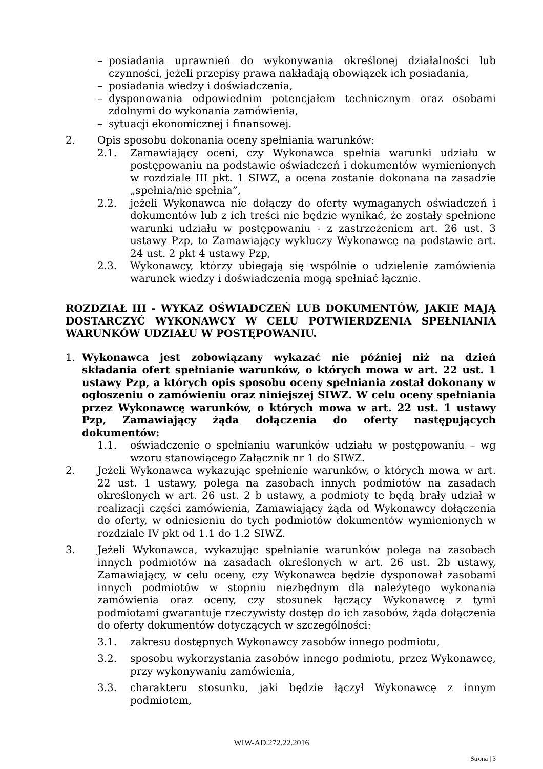– posiadania uprawnień do wykonywania określonej działalności lub czynności, jeżeli przepisy prawa nakładają obowiązek ich posiadania,
– posiadania wiedzy i doświadczenia,
– dysponowania odpowiednim potencjałem technicznym oraz osobami zdolnymi do wykonania zamówienia,
– sytuacji ekonomicznej i finansowej.
2. Opis sposobu dokonania oceny spełniania warunków:
2.1. Zamawiający oceni, czy Wykonawca spełnia warunki udziału w postępowaniu na podstawie oświadczeń i dokumentów wymienionych w rozdziale III pkt. 1 SIWZ, a ocena zostanie dokonana na zasadzie „spełnia/nie spełnia”,
2.2. jeżeli Wykonawca nie dołączy do oferty wymaganych oświadczeń i dokumentów lub z ich treści nie będzie wynikać, że zostały spełnione warunki udziału w postępowaniu - z zastrzeżeniem art. 26 ust. 3 ustawy Pzp, to Zamawiający wykluczy Wykonawcę na podstawie art. 24 ust. 2 pkt 4 ustawy Pzp,
2.3. Wykonawcy, którzy ubiegają się wspólnie o udzielenie zamówienia warunek wiedzy i doświadczenia mogą spełniać łącznie.
ROZDZIAŁ III - WYKAZ OŚWIADCZEŃ LUB DOKUMENTÓW, JAKIE MAJĄ DOSTARCZYĆ WYKONAWCY W CELU POTWIERDZENIA SPEŁNIANIA WARUNKÓW UDZIAŁU W POSTĘPOWANIU.
1. Wykonawca jest zobowiązany wykazać nie później niż na dzień składania ofert spełnianie warunków, o których mowa w art. 22 ust. 1 ustawy Pzp, a których opis sposobu oceny spełniania został dokonany w ogłoszeniu o zamówieniu oraz niniejszej SIWZ. W celu oceny spełniania przez Wykonawcę warunków, o których mowa w art. 22 ust. 1 ustawy Pzp, Zamawiający żąda dołączenia do oferty następujących dokumentów:
1.1. oświadczenie o spełnianiu warunków udziału w postępowaniu – wg wzoru stanowiącego Załącznik nr 1 do SIWZ.
2. Jeżeli Wykonawca wykazując spełnienie warunków, o których mowa w art. 22 ust. 1 ustawy, polega na zasobach innych podmiotów na zasadach określonych w art. 26 ust. 2 b ustawy, a podmioty te będą brały udział w realizacji części zamówienia, Zamawiający żąda od Wykonawcy dołączenia do oferty, w odniesieniu do tych podmiotów dokumentów wymienionych w rozdziale IV pkt od 1.1 do 1.2 SIWZ.
3. Jeżeli Wykonawca, wykazując spełnianie warunków polega na zasobach innych podmiotów na zasadach określonych w art. 26 ust. 2b ustawy, Zamawiający, w celu oceny, czy Wykonawca będzie dysponował zasobami innych podmiotów w stopniu niezbędnym dla należytego wykonania zamówienia oraz oceny, czy stosunek łączący Wykonawcę z tymi podmiotami gwarantuje rzeczywisty dostęp do ich zasobów, żąda dołączenia do oferty dokumentów dotyczących w szczególności:
3.1. zakresu dostępnych Wykonawcy zasobów innego podmiotu,
3.2. sposobu wykorzystania zasobów innego podmiotu, przez Wykonawcę, przy wykonywaniu zamówienia,
3.3. charakteru stosunku, jaki będzie łączył Wykonawcę z innym podmiotem,
WIW-AD.272.22.2016
Strona | 3